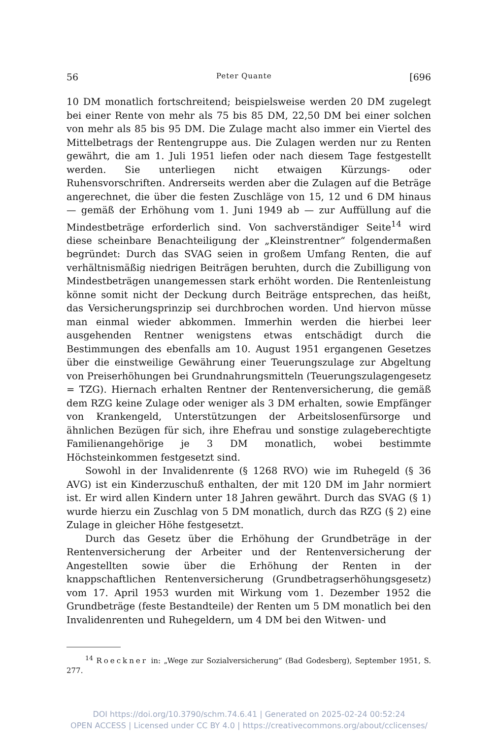56 Peter Quante [696
10 DM monatlich fortschreitend; beispielsweise werden 20 DM zugelegt bei einer Rente von mehr als 75 bis 85 DM, 22,50 DM bei einer solchen von mehr als 85 bis 95 DM. Die Zulage macht also immer ein Viertel des Mittelbetrags der Rentengruppe aus. Die Zulagen werden nur zu Renten gewährt, die am 1. Juli 1951 liefen oder nach diesem Tage festgestellt werden. Sie unterliegen nicht etwaigen Kürzungs- oder Ruhensvorschriften. Andrerseits werden aber die Zulagen auf die Beträge angerechnet, die über die festen Zuschläge von 15, 12 und 6 DM hinaus — gemäß der Erhöhung vom 1. Juni 1949 ab — zur Auffüllung auf die Mindestbeträge erforderlich sind. Von sachverständiger Seite<sup>14</sup> wird diese scheinbare Benachteiligung der „Kleinstrentner“ folgendermaßen begründet: Durch das SVAG seien in großem Umfang Renten, die auf verhältnismäßig niedrigen Beiträgen beruhten, durch die Zubilligung von Mindestbeträgen unangemessen stark erhöht worden. Die Rentenleistung könne somit nicht der Deckung durch Beiträge entsprechen, das heißt, das Versicherungsprinzip sei durchbrochen worden. Und hiervon müsse man einmal wieder abkommen. Immerhin werden die hierbei leer ausgehenden Rentner wenigstens etwas entschädigt durch die Bestimmungen des ebenfalls am 10. August 1951 ergangenen Gesetzes über die einstweilige Gewährung einer Teuerungszulage zur Abgeltung von Preiserhöhungen bei Grundnahrungsmitteln (Teuerungszulagengesetz = TZG). Hiernach erhalten Rentner der Rentenversicherung, die gemäß dem RZG keine Zulage oder weniger als 3 DM erhalten, sowie Empfänger von Krankengeld, Unterstützungen der Arbeitslosenfürsorge und ähnlichen Bezügen für sich, ihre Ehefrau und sonstige zulageberechtigte Familienangehörige je 3 DM monatlich, wobei bestimmte Höchsteinkommen festgesetzt sind.
Sowohl in der Invalidenrente (§ 1268 RVO) wie im Ruhegeld (§ 36 AVG) ist ein Kinderzuschuß enthalten, der mit 120 DM im Jahr normiert ist. Er wird allen Kindern unter 18 Jahren gewährt. Durch das SVAG (§ 1) wurde hierzu ein Zuschlag von 5 DM monatlich, durch das RZG (§ 2) eine Zulage in gleicher Höhe festgesetzt.
Durch das Gesetz über die Erhöhung der Grundbeträge in der Rentenversicherung der Arbeiter und der Rentenversicherung der Angestellten sowie über die Erhöhung der Renten in der knappschaftlichen Rentenversicherung (Grundbetragserhöhungsgesetz) vom 17. April 1953 wurden mit Wirkung vom 1. Dezember 1952 die Grundbeträge (feste Bestandteile) der Renten um 5 DM monatlich bei den Invalidenrenten und Ruhegeldern, um 4 DM bei den Witwen- und
<sup>14</sup> Roeckner in: „Wege zur Sozialversicherung“ (Bad Godesberg), September 1951, S. 277.
DOI https://doi.org/10.3790/schm.74.6.41 | Generated on 2025-02-24 00:52:24
OPEN ACCESS | Licensed under CC BY 4.0 | https://creativecommons.org/about/cclicenses/